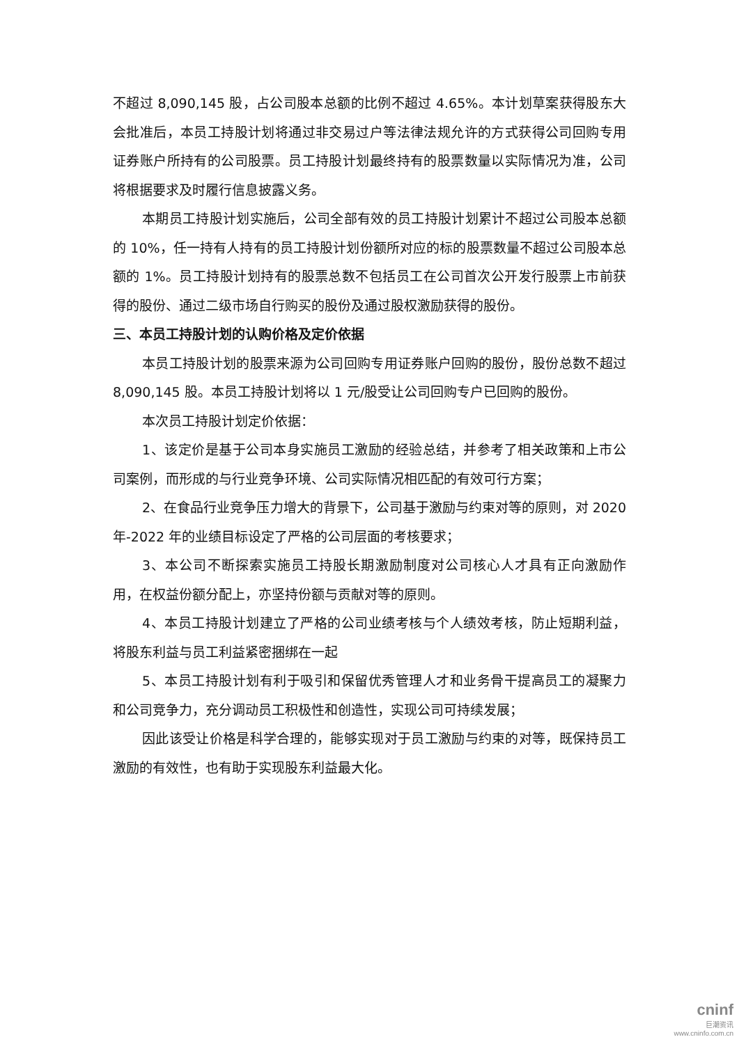不超过 8,090,145 股，占公司股本总额的比例不超过 4.65%。本计划草案获得股东大会批准后，本员工持股计划将通过非交易过户等法律法规允许的方式获得公司回购专用证券账户所持有的公司股票。员工持股计划最终持有的股票数量以实际情况为准，公司将根据要求及时履行信息披露义务。
本期员工持股计划实施后，公司全部有效的员工持股计划累计不超过公司股本总额的 10%，任一持有人持有的员工持股计划份额所对应的标的股票数量不超过公司股本总额的 1%。员工持股计划持有的股票总数不包括员工在公司首次公开发行股票上市前获得的股份、通过二级市场自行购买的股份及通过股权激励获得的股份。
三、本员工持股计划的认购价格及定价依据
本员工持股计划的股票来源为公司回购专用证券账户回购的股份，股份总数不超过 8,090,145 股。本员工持股计划将以 1 元/股受让公司回购专户已回购的股份。
本次员工持股计划定价依据：
1、该定价是基于公司本身实施员工激励的经验总结，并参考了相关政策和上市公司案例，而形成的与行业竞争环境、公司实际情况相匹配的有效可行方案；
2、在食品行业竞争压力增大的背景下，公司基于激励与约束对等的原则，对 2020 年-2022 年的业绩目标设定了严格的公司层面的考核要求；
3、本公司不断探索实施员工持股长期激励制度对公司核心人才具有正向激励作用，在权益份额分配上，亦坚持份额与贡献对等的原则。
4、本员工持股计划建立了严格的公司业绩考核与个人绩效考核，防止短期利益，将股东利益与员工利益紧密捆绑在一起
5、本员工持股计划有利于吸引和保留优秀管理人才和业务骨干提高员工的凝聚力和公司竞争力，充分调动员工积极性和创造性，实现公司可持续发展；
因此该受让价格是科学合理的，能够实现对于员工激励与约束的对等，既保持员工激励的有效性，也有助于实现股东利益最大化。
cninf
巨潮资讯
www.cninfo.com.cn